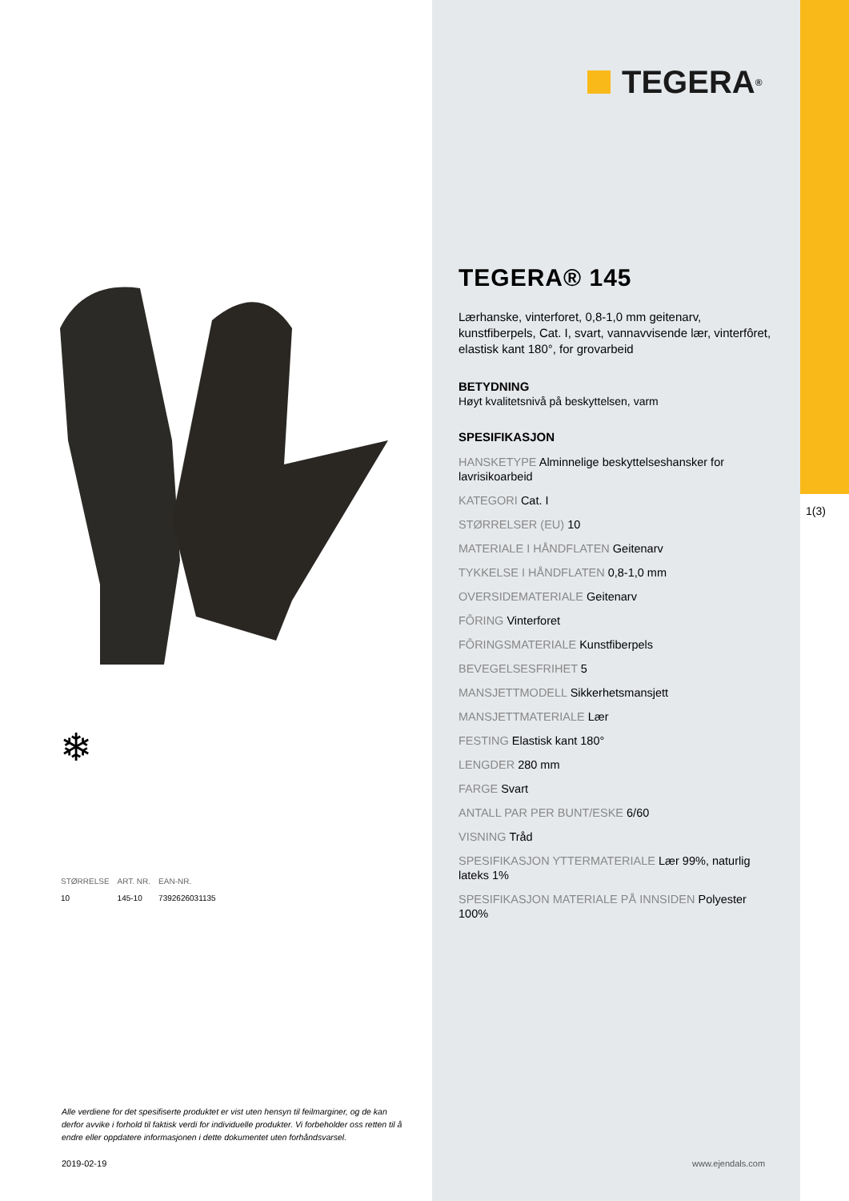TEGERA<sup>®</sup>
❄
| STØRRELSE | ART. NR. | EAN-NR. |
| --- | --- | --- |
| 10 | 145-10 | 7392626031135 |
Alle verdiene for det spesifiserte produktet er vist uten hensyn til feilmarginer, og de kan derfor avvike i forhold til faktisk verdi for individuelle produkter. Vi forbeholder oss retten til å endre eller oppdatere informasjonen i dette dokumentet uten forhåndsvarsel.
2019-02-19 www.ejendals.com
1(3)
TEGERA® 145
Lærhanske, vinterforet, 0,8-1,0 mm geitenarv, kunstfiberpels, Cat. I, svart, vannavvisende lær, vinterfôret, elastisk kant 180°, for grovarbeid
BETYDNING
Høyt kvalitetsnivå på beskyttelsen, varm
SPESIFIKASJON
HANSKETYPE Alminnelige beskyttelseshansker for lavrisikoarbeid
KATEGORI Cat. I
STØRRELSER (EU) 10
MATERIALE I HÅNDFLATEN Geitenarv
TYKKELSE I HÅNDFLATEN 0,8-1,0 mm
OVERSIDEMATERIALE Geitenarv
FÔRING Vinterforet
FÔRINGSMATERIALE Kunstfiberpels
BEVEGELSESFRIHET 5
MANSJETTMODELL Sikkerhetsmansjett
MANSJETTMATERIALE Lær
FESTING Elastisk kant 180°
LENGDER 280 mm
FARGE Svart
ANTALL PAR PER BUNT/ESKE 6/60
VISNING Tråd
SPESIFIKASJON YTTERMATERIALE Lær 99%, naturlig lateks 1%
SPESIFIKASJON MATERIALE PÅ INNSIDEN Polyester 100%